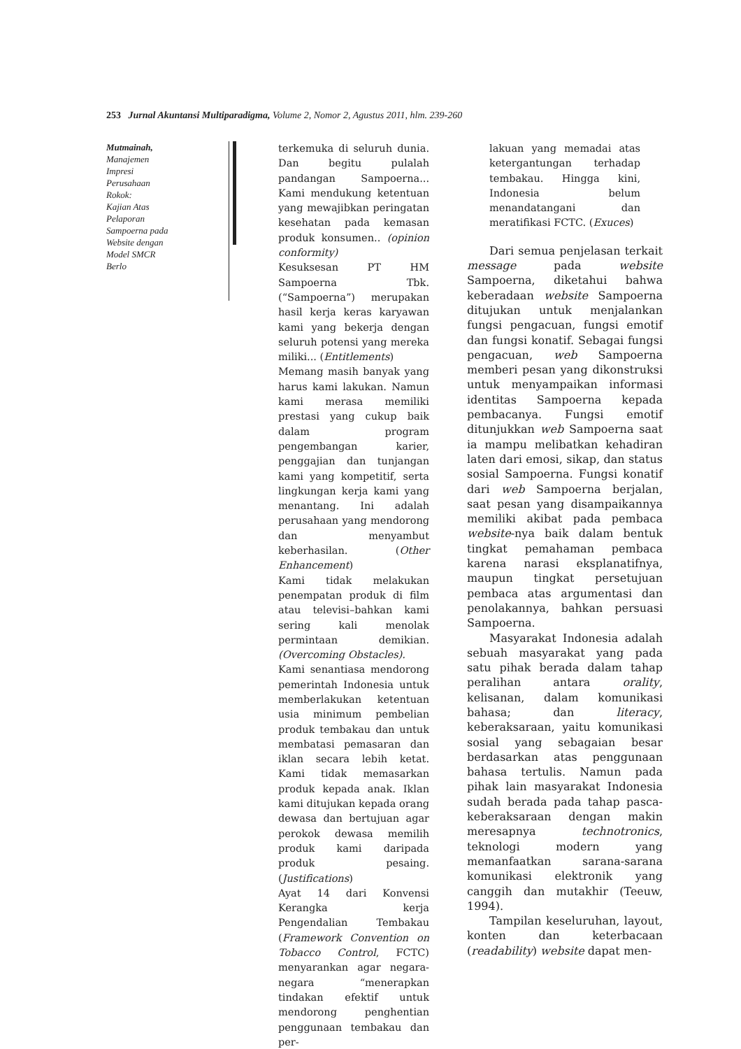253 Jurnal Akuntansi Multiparadigma, Volume 2, Nomor 2, Agustus 2011, hlm. 239-260
Mutmainah,
Manajemen
Impresi
Perusahaan
Rokok:
Kajian Atas
Pelaporan
Sampoerna pada
Website dengan
Model SMCR
Berlo
terkemuka di seluruh dunia. Dan begitu pulalah pandangan Sampoerna... Kami mendukung ketentuan yang mewajibkan peringatan kesehatan pada kemasan produk konsumen.. (opinion conformity)
Kesuksesan PT HM Sampoerna Tbk. (“Sampoerna”) merupakan hasil kerja keras karyawan kami yang bekerja dengan seluruh potensi yang mereka miliki... (Entitlements)
Memang masih banyak yang harus kami lakukan. Namun kami merasa memiliki prestasi yang cukup baik dalam program pengembangan karier, penggajian dan tunjangan kami yang kompetitif, serta lingkungan kerja kami yang menantang. Ini adalah perusahaan yang mendorong dan menyambut keberhasilan. (Other Enhancement)
Kami tidak melakukan penempatan produk di film atau televisi–bahkan kami sering kali menolak permintaan demikian. (Overcoming Obstacles).
Kami senantiasa mendorong pemerintah Indonesia untuk memberlakukan ketentuan usia minimum pembelian produk tembakau dan untuk membatasi pemasaran dan iklan secara lebih ketat. Kami tidak memasarkan produk kepada anak. Iklan kami ditujukan kepada orang dewasa dan bertujuan agar perokok dewasa memilih produk kami daripada produk pesaing. (Justifications)
Ayat 14 dari Konvensi Kerangka kerja Pengendalian Tembakau (Framework Convention on Tobacco Control, FCTC) menyarankan agar negara-negara “menerapkan tindakan efektif untuk mendorong penghentian penggunaan tembakau dan per-
lakuan yang memadai atas ketergantungan terhadap tembakau. Hingga kini, Indonesia belum menandatangani dan meratifikasi FCTC. (Exuces)
Dari semua penjelasan terkait message pada website Sampoerna, diketahui bahwa keberadaan website Sampoerna ditujukan untuk menjalankan fungsi pengacuan, fungsi emotif dan fungsi konatif. Sebagai fungsi pengacuan, web Sampoerna memberi pesan yang dikonstruksi untuk menyampaikan informasi identitas Sampoerna kepada pembacanya. Fungsi emotif ditunjukkan web Sampoerna saat ia mampu melibatkan kehadiran laten dari emosi, sikap, dan status sosial Sampoerna. Fungsi konatif dari web Sampoerna berjalan, saat pesan yang disampaikannya memiliki akibat pada pembaca website-nya baik dalam bentuk tingkat pemahaman pembaca karena narasi eksplanatifnya, maupun tingkat persetujuan pembaca atas argumentasi dan penolakannya, bahkan persuasi Sampoerna.
Masyarakat Indonesia adalah sebuah masyarakat yang pada satu pihak berada dalam tahap peralihan antara orality, kelisanan, dalam komunikasi bahasa; dan literacy, keberaksaraan, yaitu komunikasi sosial yang sebagaian besar berdasarkan atas penggunaan bahasa tertulis. Namun pada pihak lain masyarakat Indonesia sudah berada pada tahap pasca-keberaksaraan dengan makin meresapnya technotronics, teknologi modern yang memanfaatkan sarana-sarana komunikasi elektronik yang canggih dan mutakhir (Teeuw, 1994).
Tampilan keseluruhan, layout, konten dan keterbacaan (readability) website dapat men-